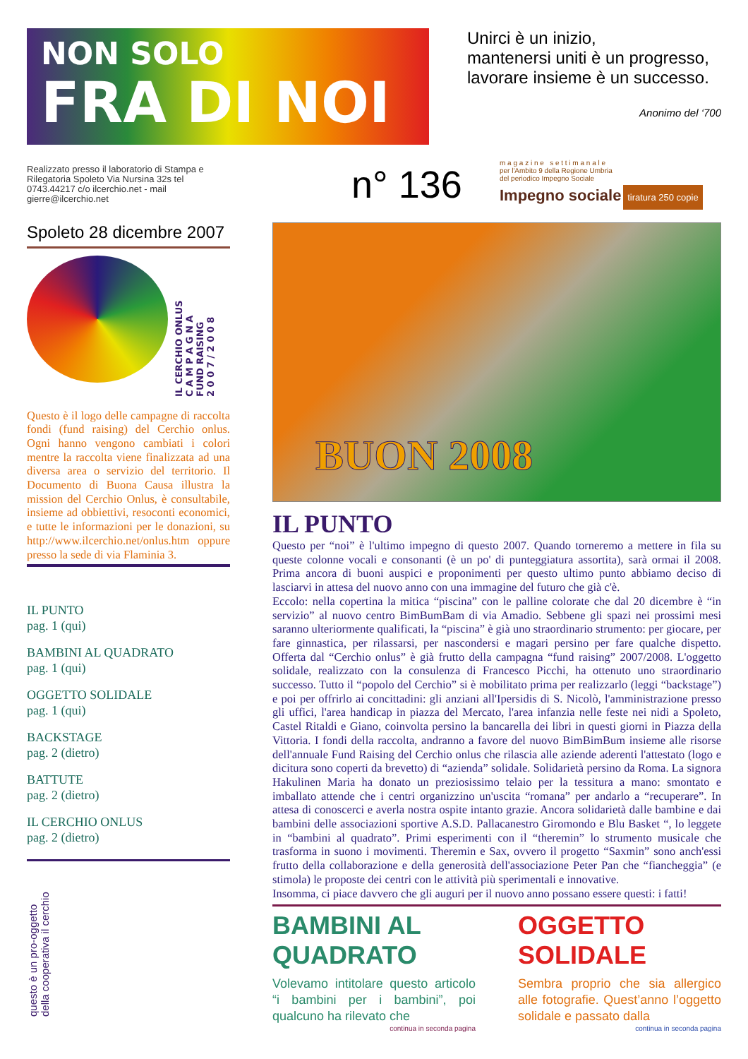NON SOLO
FRA DI NOI
Unirci è un inizio,
mantenersi uniti è un progresso,
lavorare insieme è un successo.
Anonimo del ‘700
Realizzato presso il laboratorio di Stampa e Rilegatoria Spoleto Via Nursina 32s tel 0743.44217 c/o ilcerchio.net - mail gierre@ilcerchio.net
n° 136
m a g a z i n e s e t t i m a n a l e
per l'Ambito 9 della Regione Umbria
del periodico Impegno Sociale
Impegno sociale tiratura 250 copie
Spoleto 28 dicembre 2007
IL CERCHIO ONLUS
C A M P A G N A
FUND RAISING
2 0 0 7 / 2 0 0 8
Questo è il logo delle campagne di raccolta fondi (fund raising) del Cerchio onlus. Ogni hanno vengono cambiati i colori mentre la raccolta viene finalizzata ad una diversa area o servizio del territorio. Il Documento di Buona Causa illustra la mission del Cerchio Onlus, è consultabile, insieme ad obbiettivi, resoconti economici, e tutte le informazioni per le donazioni, su http://www.ilcerchio.net/onlus.htm oppure presso la sede di via Flaminia 3.
IL PUNTO
pag. 1 (qui)
BAMBINI AL QUADRATO
pag. 1 (qui)
OGGETTO SOLIDALE
pag. 1 (qui)
BACKSTAGE
pag. 2 (dietro)
BATTUTE
pag. 2 (dietro)
IL CERCHIO ONLUS
pag. 2 (dietro)
questo è un pro-oggetto
della cooperativa il cerchio
BUON 2008
IL PUNTO
Questo per “noi” è l'ultimo impegno di questo 2007. Quando torneremo a mettere in fila su queste colonne vocali e consonanti (è un po' di punteggiatura assortita), sarà ormai il 2008. Prima ancora di buoni auspici e proponimenti per questo ultimo punto abbiamo deciso di lasciarvi in attesa del nuovo anno con una immagine del futuro che già c'è.
Eccolo: nella copertina la mitica “piscina” con le palline colorate che dal 20 dicembre è “in servizio” al nuovo centro BimBumBam di via Amadio. Sebbene gli spazi nei prossimi mesi saranno ulteriormente qualificati, la “piscina” è già uno straordinario strumento: per giocare, per fare ginnastica, per rilassarsi, per nascondersi e magari persino per fare qualche dispetto. Offerta dal “Cerchio onlus” è già frutto della campagna “fund raising” 2007/2008. L'oggetto solidale, realizzato con la consulenza di Francesco Picchi, ha ottenuto uno straordinario successo. Tutto il “popolo del Cerchio” si è mobilitato prima per realizzarlo (leggi “backstage”) e poi per offrirlo ai concittadini: gli anziani all'Ipersidis di S. Nicolò, l'amministrazione presso gli uffici, l'area handicap in piazza del Mercato, l'area infanzia nelle feste nei nidi a Spoleto, Castel Ritaldi e Giano, coinvolta persino la bancarella dei libri in questi giorni in Piazza della Vittoria. I fondi della raccolta, andranno a favore del nuovo BimBimBum insieme alle risorse dell'annuale Fund Raising del Cerchio onlus che rilascia alle aziende aderenti l'attestato (logo e dicitura sono coperti da brevetto) di “azienda” solidale. Solidarietà persino da Roma. La signora Hakulinen Maria ha donato un preziosissimo telaio per la tessitura a mano: smontato e imballato attende che i centri organizzino un'uscita “romana” per andarlo a “recuperare”. In attesa di conoscerci e averla nostra ospite intanto grazie. Ancora solidarietà dalle bambine e dai bambini delle associazioni sportive A.S.D. Pallacanestro Giromondo e Blu Basket “, lo leggete in “bambini al quadrato”. Primi esperimenti con il “theremin” lo strumento musicale che trasforma in suono i movimenti. Theremin e Sax, ovvero il progetto “Saxmin” sono anch'essi frutto della collaborazione e della generosità dell'associazione Peter Pan che “fiancheggia” (e stimola) le proposte dei centri con le attività più sperimentali e innovative.
Insomma, ci piace davvero che gli auguri per il nuovo anno possano essere questi: i fatti!
BAMBINI AL QUADRATO
Volevamo intitolare questo articolo “i bambini per i bambini”, poi qualcuno ha rilevato che
continua in seconda pagina
OGGETTO SOLIDALE
Sembra proprio che sia allergico alle fotografie. Quest’anno l’oggetto solidale e passato dalla
continua in seconda pagina